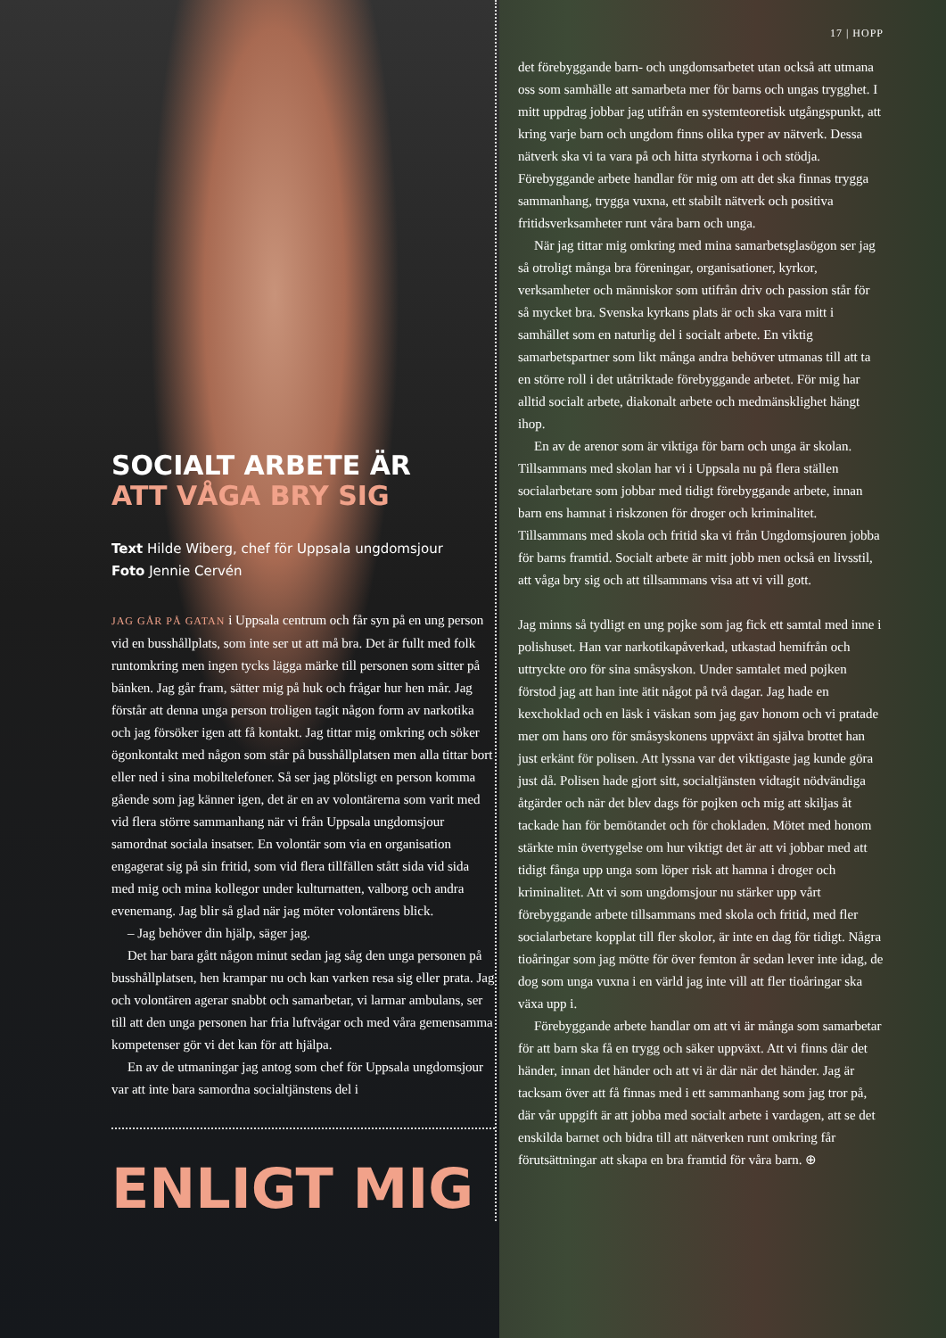SOCIALT ARBETE ÄR
ATT VÅGA BRY SIG
Text Hilde Wiberg, chef för Uppsala ungdomsjour
Foto Jennie Cervén
JAG GÅR PÅ GATAN i Uppsala centrum och får syn på en ung person vid en busshållplats, som inte ser ut att må bra. Det är fullt med folk runtomkring men ingen tycks lägga märke till personen som sitter på bänken. Jag går fram, sätter mig på huk och frågar hur hen mår. Jag förstår att denna unga person troligen tagit någon form av narkotika och jag försöker igen att få kontakt. Jag tittar mig omkring och söker ögonkontakt med någon som står på busshållplatsen men alla tittar bort eller ned i sina mobiltelefoner. Så ser jag plötsligt en person komma gående som jag känner igen, det är en av volontärerna som varit med vid flera större sammanhang när vi från Uppsala ungdomsjour samordnat sociala insatser. En volontär som via en organisation engagerat sig på sin fritid, som vid flera tillfällen stått sida vid sida med mig och mina kollegor under kulturnatten, valborg och andra evenemang. Jag blir så glad när jag möter volontärens blick.
– Jag behöver din hjälp, säger jag.
Det har bara gått någon minut sedan jag såg den unga personen på busshållplatsen, hen krampar nu och kan varken resa sig eller prata. Jag och volontären agerar snabbt och samarbetar, vi larmar ambulans, ser till att den unga personen har fria luftvägar och med våra gemensamma kompetenser gör vi det kan för att hjälpa.
En av de utmaningar jag antog som chef för Uppsala ungdomsjour var att inte bara samordna socialtjänstens del i
ENLIGT MIG
17 | HOPP
det förebyggande barn- och ungdomsarbetet utan också att utmana oss som samhälle att samarbeta mer för barns och ungas trygghet. I mitt uppdrag jobbar jag utifrån en systemteoretisk utgångspunkt, att kring varje barn och ungdom finns olika typer av nätverk. Dessa nätverk ska vi ta vara på och hitta styrkorna i och stödja. Förebyggande arbete handlar för mig om att det ska finnas trygga sammanhang, trygga vuxna, ett stabilt nätverk och positiva fritidsverksamheter runt våra barn och unga.
När jag tittar mig omkring med mina samarbetsglasögon ser jag så otroligt många bra föreningar, organisationer, kyrkor, verksamheter och människor som utifrån driv och passion står för så mycket bra. Svenska kyrkans plats är och ska vara mitt i samhället som en naturlig del i socialt arbete. En viktig samarbetspartner som likt många andra behöver utmanas till att ta en större roll i det utåtriktade förebyggande arbetet. För mig har alltid socialt arbete, diakonalt arbete och medmänsklighet hängt ihop.
En av de arenor som är viktiga för barn och unga är skolan. Tillsammans med skolan har vi i Uppsala nu på flera ställen socialarbetare som jobbar med tidigt förebyggande arbete, innan barn ens hamnat i riskzonen för droger och kriminalitet. Tillsammans med skola och fritid ska vi från Ungdomsjouren jobba för barns framtid. Socialt arbete är mitt jobb men också en livsstil, att våga bry sig och att tillsammans visa att vi vill gott.
Jag minns så tydligt en ung pojke som jag fick ett samtal med inne i polishuset. Han var narkotikapåverkad, utkastad hemifrån och uttryckte oro för sina småsyskon. Under samtalet med pojken förstod jag att han inte ätit något på två dagar. Jag hade en kexchoklad och en läsk i väskan som jag gav honom och vi pratade mer om hans oro för småsyskonens uppväxt än själva brottet han just erkänt för polisen. Att lyssna var det viktigaste jag kunde göra just då. Polisen hade gjort sitt, socialtjänsten vidtagit nödvändiga åtgärder och när det blev dags för pojken och mig att skiljas åt tackade han för bemötandet och för chokladen. Mötet med honom stärkte min övertygelse om hur viktigt det är att vi jobbar med att tidigt fånga upp unga som löper risk att hamna i droger och kriminalitet. Att vi som ungdomsjour nu stärker upp vårt förebyggande arbete tillsammans med skola och fritid, med fler socialarbetare kopplat till fler skolor, är inte en dag för tidigt. Några tioåringar som jag mötte för över femton år sedan lever inte idag, de dog som unga vuxna i en värld jag inte vill att fler tioåringar ska växa upp i.
Förebyggande arbete handlar om att vi är många som samarbetar för att barn ska få en trygg och säker uppväxt. Att vi finns där det händer, innan det händer och att vi är där när det händer. Jag är tacksam över att få finnas med i ett sammanhang som jag tror på, där vår uppgift är att jobba med socialt arbete i vardagen, att se det enskilda barnet och bidra till att nätverken runt omkring får förutsättningar att skapa en bra framtid för våra barn. ⊕